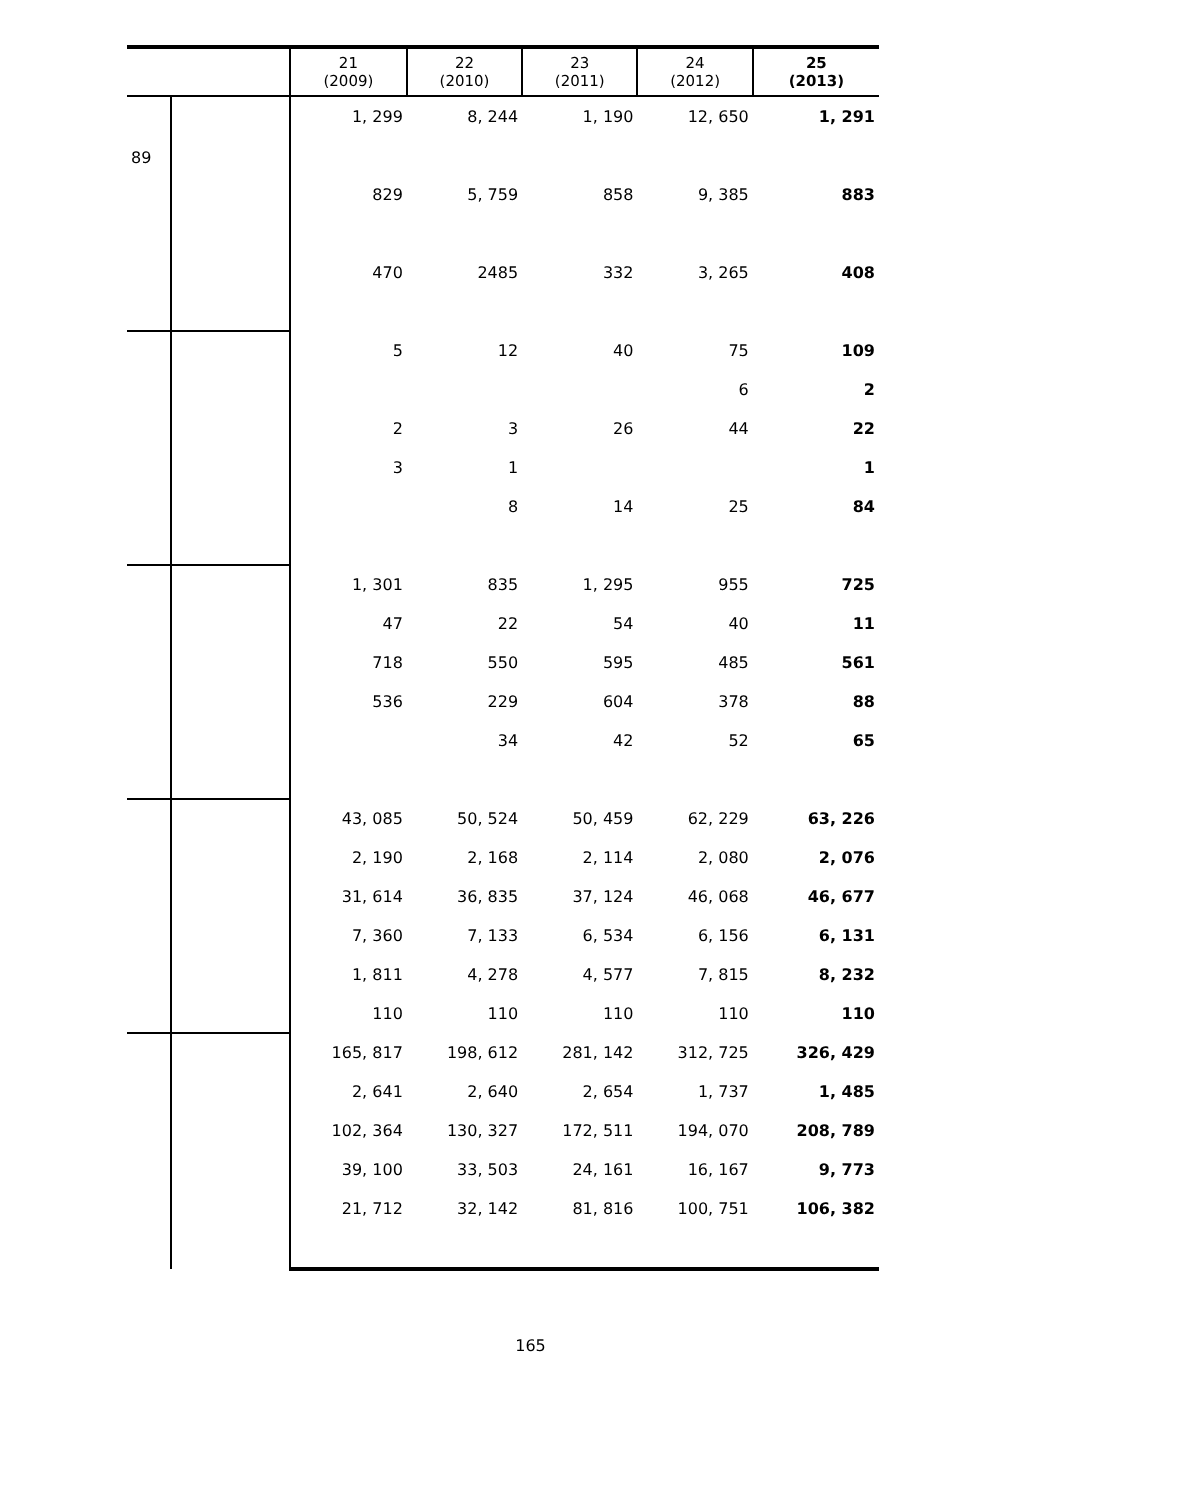89
| | | 21 (2009) | 22 (2010) | 23 (2011) | 24 (2012) | 25 (2013) |
| --- | --- | --- | --- | --- | --- | --- |
| | | 1, 299 | 8, 244 | 1, 190 | 12, 650 | 1, 291 |
| | | 829 | 5, 759 | 858 | 9, 385 | 883 |
| | | 470 | 2485 | 332 | 3, 265 | 408 |
| | | 5 | 12 | 40 | 75 | 109 |
| | | | | | 6 | 2 |
| | | 2 | 3 | 26 | 44 | 22 |
| | | 3 | 1 | | | 1 |
| | | | 8 | 14 | 25 | 84 |
| | | 1, 301 | 835 | 1, 295 | 955 | 725 |
| | | 47 | 22 | 54 | 40 | 11 |
| | | 718 | 550 | 595 | 485 | 561 |
| | | 536 | 229 | 604 | 378 | 88 |
| | | | 34 | 42 | 52 | 65 |
| | | 43, 085 | 50, 524 | 50, 459 | 62, 229 | 63, 226 |
| | | 2, 190 | 2, 168 | 2, 114 | 2, 080 | 2, 076 |
| | | 31, 614 | 36, 835 | 37, 124 | 46, 068 | 46, 677 |
| | | 7, 360 | 7, 133 | 6, 534 | 6, 156 | 6, 131 |
| | | 1, 811 | 4, 278 | 4, 577 | 7, 815 | 8, 232 |
| | | 110 | 110 | 110 | 110 | 110 |
| | | 165, 817 | 198, 612 | 281, 142 | 312, 725 | 326, 429 |
| | | 2, 641 | 2, 640 | 2, 654 | 1, 737 | 1, 485 |
| | | 102, 364 | 130, 327 | 172, 511 | 194, 070 | 208, 789 |
| | | 39, 100 | 33, 503 | 24, 161 | 16, 167 | 9, 773 |
| | | 21, 712 | 32, 142 | 81, 816 | 100, 751 | 106, 382 |
165